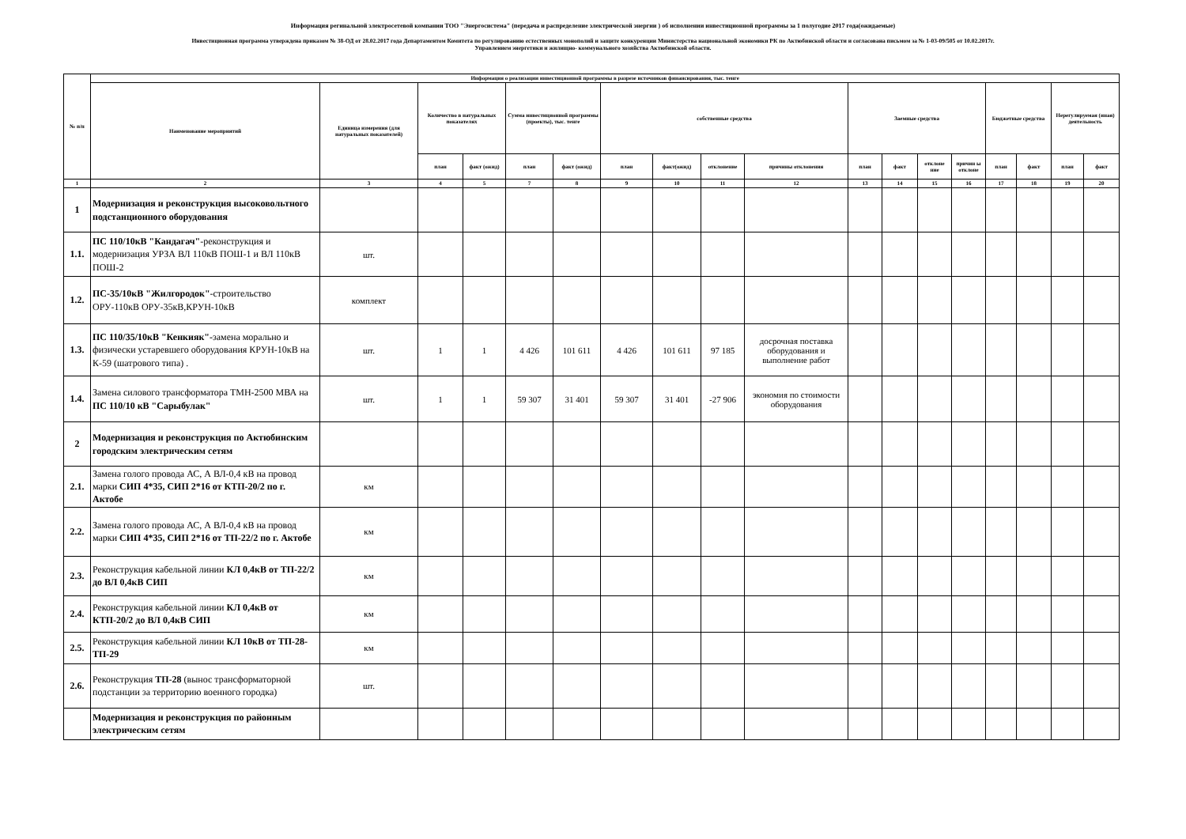Информация регинальной электросетевой компании ТОО "Энергосистема" (передача и распределение электрической энергии ) об исполнении инвестиционной программы за 1 полугодие 2017 года(ожидаемые)
Инвестиционная программа утверждена приказом № 38-ОД от 28.02.2017 года Департаментом Комитета по регулированию естественных монополий и защите конкуренции Министерства национальной экономики РК по Актюбинской области и согласована письмом за № 1-03-09/505 от 10.02.2017г.
Управлением энергетики и жилищно- коммунального хозяйства Актюбинской области.
| № п/п | Информация о реализации инвестиционной программы в разрезе источников финансирования, тыс. тенге | | | | | | | | | | | | | | | | | |
| --- | --- | --- | --- | --- | --- | --- | --- | --- | --- | --- | --- | --- | --- | --- | --- | --- | --- | --- |
| | Наименование мероприятий | Единица измерения (для натуральных показателей) | Количество в натуральных показателях | | Сумма инвестиционной программы (проекты), тыс. тенге | | собственные средства | | | | Заемные средства | | | | Бюджетные средства | | Нерегулируемая (иная) деятельность | |
| | | | план | факт (ожид) | план | факт (ожид) | план | факт(ожид) | отклонение | причины отклонения | план | факт | отклоне ние | причин ы отклоне | план | факт | план | факт |
| 1 | 2 | 3 | 4 | 5 | 7 | 8 | 9 | 10 | 11 | 12 | 13 | 14 | 15 | 16 | 17 | 18 | 19 | 20 |
| 1 | Модернизация и реконструкция высоковольтного подстанционного оборудования | | | | | | | | | | | | | | | | | |
| 1.1. | ПС 110/10кВ "Кандагач" -реконструкция и модернизация УРЗА ВЛ 110кВ ПОШ-1 и ВЛ 110кВ ПОШ-2 | шт. | | | | | | | | | | | | | | | | |
| 1.2. | ПС-35/10кВ "Жилгородок" -строительство ОРУ-110кВ ОРУ-35кВ,КРУН-10кВ | комплект | | | | | | | | | | | | | | | | |
| 1.3. | ПС 110/35/10кВ "Кенкияк"- замена морально и физически устаревшего оборудования КРУН-10кВ на К-59 (шатрового типа) . | шт. | 1 | 1 | 4 426 | 101 611 | 4 426 | 101 611 | 97 185 | досрочная поставка оборудования и выполнение работ | | | | | | | | |
| 1.4. | Замена силового трансформатора ТМН-2500 МВА на ПС 110/10 кВ "Сарыбулак" | шт. | 1 | 1 | 59 307 | 31 401 | 59 307 | 31 401 | -27 906 | экономия по стоимости оборудования | | | | | | | | |
| 2 | Модернизация и реконструкция по Актюбинским городским электрическим сетям | | | | | | | | | | | | | | | | | |
| 2.1. | Замена голого провода АС, А ВЛ-0,4 кВ на провод марки СИП 4*35, СИП 2*16 от КТП-20/2 по г. Актобе | км | | | | | | | | | | | | | | | | |
| 2.2. | Замена голого провода АС, А ВЛ-0,4 кВ на провод марки СИП 4*35, СИП 2*16 от ТП-22/2 по г. Актобе | км | | | | | | | | | | | | | | | | |
| 2.3. | Реконструкция кабельной линии КЛ 0,4кВ от ТП-22/2 до ВЛ 0,4кВ СИП | км | | | | | | | | | | | | | | | | |
| 2.4. | Реконструкция кабельной линии КЛ 0,4кВ от КТП-20/2 до ВЛ 0,4кВ СИП | км | | | | | | | | | | | | | | | | |
| 2.5. | Реконструкция кабельной линии КЛ 10кВ от ТП-28-ТП-29 | км | | | | | | | | | | | | | | | | |
| 2.6. | Реконструкция ТП-28 (вынос трансформаторной подстанции за территорию военного городка) | шт. | | | | | | | | | | | | | | | | |
| | Модернизация и реконструкция по районным электрическим сетям | | | | | | | | | | | | | | | | | |